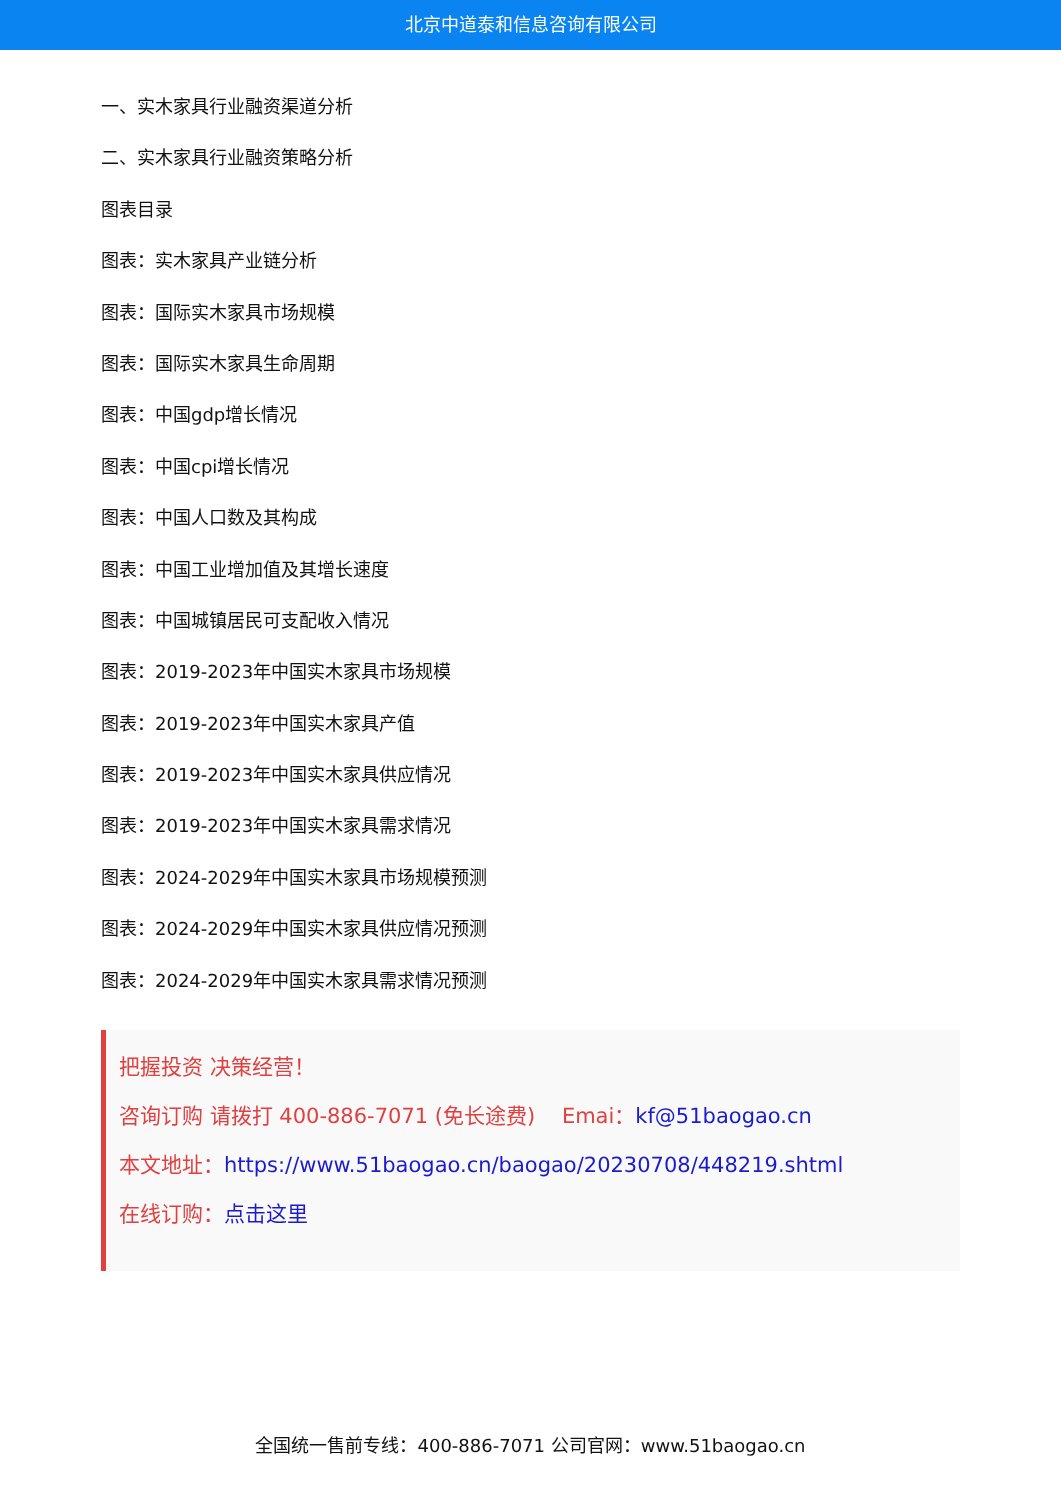北京中道泰和信息咨询有限公司
一、实木家具行业融资渠道分析
二、实木家具行业融资策略分析
图表目录
图表：实木家具产业链分析
图表：国际实木家具市场规模
图表：国际实木家具生命周期
图表：中国gdp增长情况
图表：中国cpi增长情况
图表：中国人口数及其构成
图表：中国工业增加值及其增长速度
图表：中国城镇居民可支配收入情况
图表：2019-2023年中国实木家具市场规模
图表：2019-2023年中国实木家具产值
图表：2019-2023年中国实木家具供应情况
图表：2019-2023年中国实木家具需求情况
图表：2024-2029年中国实木家具市场规模预测
图表：2024-2029年中国实木家具供应情况预测
图表：2024-2029年中国实木家具需求情况预测
把握投资 决策经营！
咨询订购 请拨打 400-886-7071 (免长途费) Emai：kf@51baogao.cn
本文地址：https://www.51baogao.cn/baogao/20230708/448219.shtml
在线订购：点击这里
全国统一售前专线：400-886-7071 公司官网：www.51baogao.cn